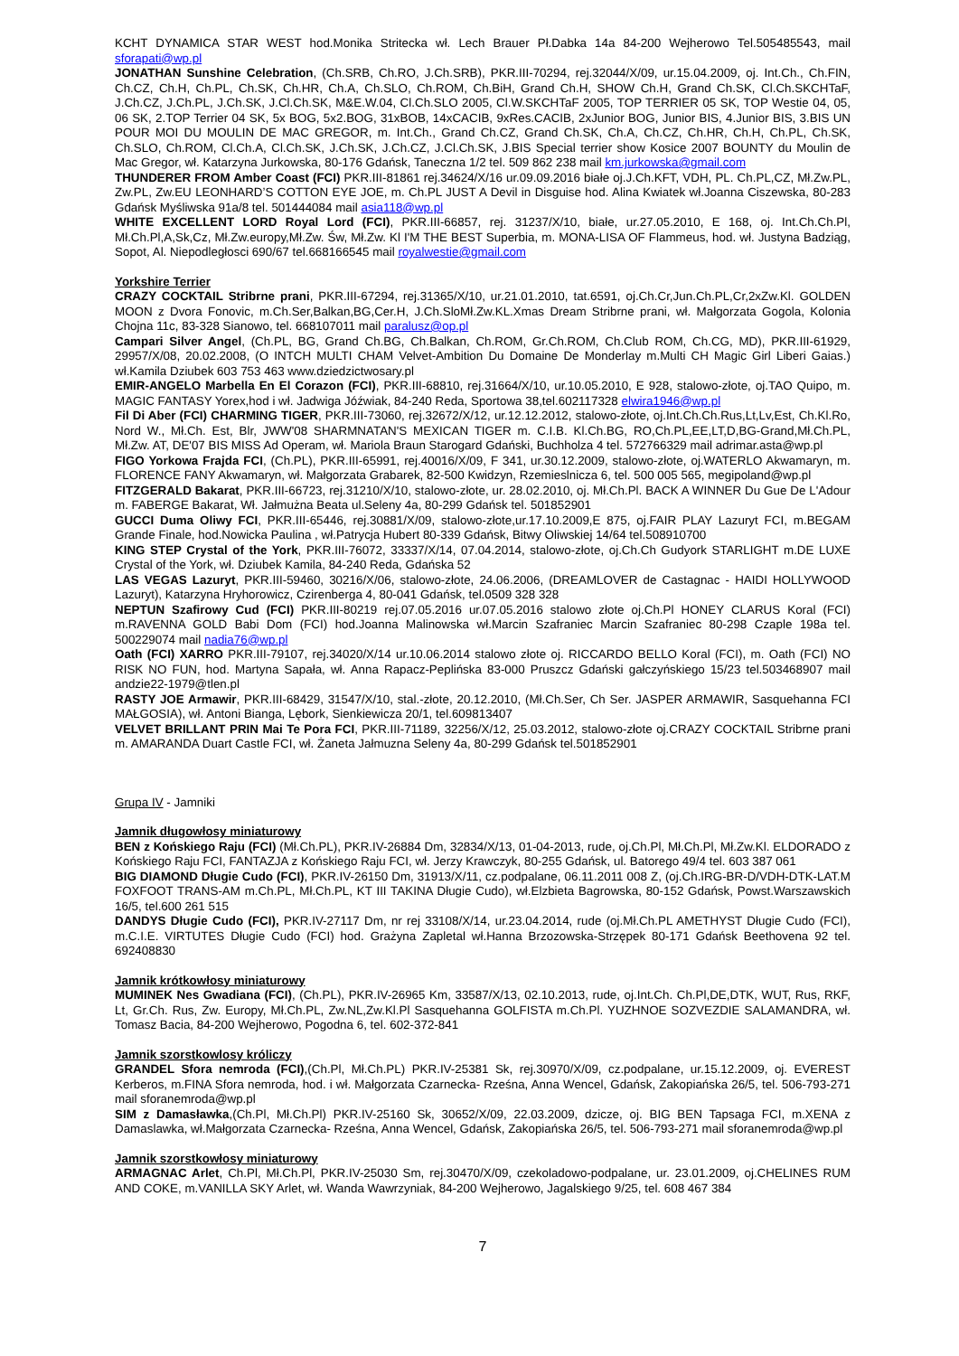KCHT DYNAMICA STAR WEST hod.Monika Stritecka wł. Lech Brauer Pł.Dabka 14a 84-200 Wejherowo Tel.505485543, mail sforapati@wp.pl
JONATHAN Sunshine Celebration, (Ch.SRB, Ch.RO, J.Ch.SRB), PKR.III-70294, rej.32044/X/09, ur.15.04.2009, oj. Int.Ch., Ch.FIN, Ch.CZ, Ch.H, Ch.PL, Ch.SK, Ch.HR, Ch.A, Ch.SLO, Ch.ROM, Ch.BiH, Grand Ch.H, SHOW Ch.H, Grand Ch.SK, Cl.Ch.SKCHTaF, J.Ch.CZ, J.Ch.PL, J.Ch.SK, J.Cl.Ch.SK, M&E.W.04, Cl.Ch.SLO 2005, Cl.W.SKCHTaF 2005, TOP TERRIER 05 SK, TOP Westie 04, 05, 06 SK, 2.TOP Terrier 04 SK, 5x BOG, 5x2.BOG, 31xBOB, 14xCACIB, 9xRes.CACIB, 2xJunior BOG, Junior BIS, 4.Junior BIS, 3.BIS UN POUR MOI DU MOULIN DE MAC GREGOR, m. Int.Ch., Grand Ch.CZ, Grand Ch.SK, Ch.A, Ch.CZ, Ch.HR, Ch.H, Ch.PL, Ch.SK, Ch.SLO, Ch.ROM, Cl.Ch.A, Cl.Ch.SK, J.Ch.SK, J.Ch.CZ, J.Cl.Ch.SK, J.BIS Special terrier show Kosice 2007 BOUNTY du Moulin de Mac Gregor, wł. Katarzyna Jurkowska, 80-176 Gdańsk, Taneczna 1/2 tel. 509 862 238 mail km.jurkowska@gmail.com
THUNDERER FROM Amber Coast (FCI) PKR.III-81861 rej.34624/X/16 ur.09.09.2016 białe oj.J.Ch.KFT, VDH, PL. Ch.PL,CZ, Mł.Zw.PL, Zw.PL, Zw.EU LEONHARD’S COTTON EYE JOE, m. Ch.PL JUST A Devil in Disguise hod. Alina Kwiatek wł.Joanna Ciszewska, 80-283 Gdańsk Myśliwska 91a/8 tel. 501444084 mail asia118@wp.pl
WHITE EXCELLENT LORD Royal Lord (FCI), PKR.III-66857, rej. 31237/X/10, białe, ur.27.05.2010, E 168, oj. Int.Ch.Ch.Pl, Mł.Ch.Pl,A,Sk,Cz, Mł.Zw.europy,Mł.Zw. Św, Mł.Zw. Kl I'M THE BEST Superbia, m. MONA-LISA OF Flammeus, hod. wł. Justyna Badziąg, Sopot, Al. Niepodległosci 690/67 tel.668166545 mail royalwestie@gmail.com
Yorkshire Terrier
CRAZY COCKTAIL Stribrne prani, PKR.III-67294, rej.31365/X/10, ur.21.01.2010, tat.6591, oj.Ch.Cr,Jun.Ch.PL,Cr,2xZw.Kl. GOLDEN MOON z Dvora Fonovic, m.Ch.Ser,Balkan,BG,Cer.H, J.Ch.SloMł.Zw.KL.Xmas Dream Stribrne prani, wł. Małgorzata Gogola, Kolonia Chojna 11c, 83-328 Sianowo, tel. 668107011 mail paralusz@op.pl
Campari Silver Angel, (Ch.PL, BG, Grand Ch.BG, Ch.Balkan, Ch.ROM, Gr.Ch.ROM, Ch.Club ROM, Ch.CG, MD), PKR.III-61929, 29957/X/08, 20.02.2008, (O INTCH MULTI CHAM Velvet-Ambition Du Domaine De Monderlay m.Multi CH Magic Girl Liberi Gaias.) wł.Kamila Dziubek 603 753 463 www.dziedzictwosary.pl
EMIR-ANGELO Marbella En El Corazon (FCI), PKR.III-68810, rej.31664/X/10, ur.10.05.2010, E 928, stalowo-złote, oj.TAO Quipo, m. MAGIC FANTASY Yorex,hod i wł. Jadwiga Jóźwiak, 84-240 Reda, Sportowa 38,tel.602117328 elwira1946@wp.pl
Fil Di Aber (FCI) CHARMING TIGER, PKR.III-73060, rej.32672/X/12, ur.12.12.2012, stalowo-złote, oj.Int.Ch.Ch.Rus,Lt,Lv,Est, Ch.Kl.Ro, Nord W., Mł.Ch. Est, Blr, JWW'08 SHARMNATAN'S MEXICAN TIGER m. C.I.B. Kl.Ch.BG, RO,Ch.PL,EE,LT,D,BG-Grand,Mł.Ch.PL, Mł.Zw. AT, DE'07 BIS MISS Ad Operam, wł. Mariola Braun Starogard Gdański, Buchholza 4 tel. 572766329 mail adrimar.asta@wp.pl
FIGO Yorkowa Frajda FCI, (Ch.PL), PKR.III-65991, rej.40016/X/09, F 341, ur.30.12.2009, stalowo-złote, oj.WATERLO Akwamaryn, m. FLORENCE FANY Akwamaryn, wł. Małgorzata Grabarek, 82-500 Kwidzyn, Rzemieslnicza 6, tel. 500 005 565, megipoland@wp.pl
FITZGERALD Bakarat, PKR.III-66723, rej.31210/X/10, stalowo-złote, ur. 28.02.2010, oj. Mł.Ch.Pl. BACK A WINNER Du Gue De L'Adour m. FABERGE Bakarat, Wł. Jałmużna Beata ul.Seleny 4a, 80-299 Gdańsk tel. 501852901
GUCCI Duma Oliwy FCI, PKR.III-65446, rej.30881/X/09, stalowo-złote,ur.17.10.2009,E 875, oj.FAIR PLAY Lazuryt FCI, m.BEGAM Grande Finale, hod.Nowicka Paulina , wł.Patrycja Hubert 80-339 Gdańsk, Bitwy Oliwskiej 14/64 tel.508910700
KING STEP Crystal of the York, PKR.III-76072, 33337/X/14, 07.04.2014, stalowo-złote, oj.Ch.Ch Gudyork STARLIGHT m.DE LUXE Crystal of the York, wł. Dziubek Kamila, 84-240 Reda, Gdańska 52
LAS VEGAS Lazuryt, PKR.III-59460, 30216/X/06, stalowo-złote, 24.06.2006, (DREAMLOVER de Castagnac - HAIDI HOLLYWOOD Lazuryt), Katarzyna Hryhorowicz, Czirenberga 4, 80-041 Gdańsk, tel.0509 328 328
NEPTUN Szafirowy Cud (FCI) PKR.III-80219 rej.07.05.2016 ur.07.05.2016 stalowo złote oj.Ch.Pl HONEY CLARUS Koral (FCI) m.RAVENNA GOLD Babi Dom (FCI) hod.Joanna Malinowska wł.Marcin Szafraniec Marcin Szafraniec 80-298 Czaple 198a tel. 500229074 mail nadia76@wp.pl
Oath (FCI) XARRO PKR.III-79107, rej.34020/X/14 ur.10.06.2014 stalowo złote oj. RICCARDO BELLO Koral (FCI), m. Oath (FCI) NO RISK NO FUN, hod. Martyna Sapała, wł. Anna Rapacz-Peplińska 83-000 Pruszcz Gdański gałczyńskiego 15/23 tel.503468907 mail andzie22-1979@tlen.pl
RASTY JOE Armawir, PKR.III-68429, 31547/X/10, stal.-złote, 20.12.2010, (Mł.Ch.Ser, Ch Ser. JASPER ARMAWIR, Sasquehanna FCI MAŁGOSIA), wł. Antoni Bianga, Lębork, Sienkiewicza 20/1, tel.609813407
VELVET BRILLANT PRIN Mai Te Pora FCI, PKR.III-71189, 32256/X/12, 25.03.2012, stalowo-złote oj.CRAZY COCKTAIL Stribrne prani m. AMARANDA Duart Castle FCI, wł. Żaneta Jałmuzna Seleny 4a, 80-299 Gdańsk tel.501852901
Grupa IV - Jamniki
Jamnik długowłosy miniaturowy
BEN z Końskiego Raju (FCI) (Mł.Ch.PL), PKR.IV-26884 Dm, 32834/X/13, 01-04-2013, rude, oj.Ch.Pl, Mł.Ch.Pl, Mł.Zw.Kl. ELDORADO z Końskiego Raju FCI, FANTAZJA z Końskiego Raju FCI, wł. Jerzy Krawczyk, 80-255 Gdańsk, ul. Batorego 49/4 tel. 603 387 061
BIG DIAMOND Długie Cudo (FCI), PKR.IV-26150 Dm, 31913/X/11, cz.podpalane, 06.11.2011 008 Z, (oj.Ch.IRG-BR-D/VDH-DTK-LAT.M FOXFOOT TRANS-AM m.Ch.PL, Mł.Ch.PL, KT III TAKINA Długie Cudo), wł.Elzbieta Bagrowska, 80-152 Gdańsk, Powst.Warszawskich 16/5, tel.600 261 515
DANDYS Długie Cudo (FCI), PKR.IV-27117 Dm, nr rej 33108/X/14, ur.23.04.2014, rude (oj.Mł.Ch.PL AMETHYST Długie Cudo (FCI), m.C.I.E. VIRTUTES Długie Cudo (FCI) hod. Grażyna Zapletal wł.Hanna Brzozowska-Strzępek 80-171 Gdańsk Beethovena 92 tel. 692408830
Jamnik krótkowłosy miniaturowy
MUMINEK Nes Gwadiana (FCI), (Ch.PL), PKR.IV-26965 Km, 33587/X/13, 02.10.2013, rude, oj.Int.Ch. Ch.Pl,DE,DTK, WUT, Rus, RKF, Lt, Gr.Ch. Rus, Zw. Europy, Mł.Ch.PL, Zw.NL,Zw.Kl.Pl Sasquehanna GOLFISTA m.Ch.Pl. YUZHNOE SOZVEZDIE SALAMANDRA, wł. Tomasz Bacia, 84-200 Wejherowo, Pogodna 6, tel. 602-372-841
Jamnik szorstkowlosy króliczy
GRANDEL Sfora nemroda (FCI),(Ch.Pl, Mł.Ch.PL) PKR.IV-25381 Sk, rej.30970/X/09, cz.podpalane, ur.15.12.2009, oj. EVEREST Kerberos, m.FINA Sfora nemroda, hod. i wł. Małgorzata Czarnecka- Rześna, Anna Wencel, Gdańsk, Zakopiańska 26/5, tel. 506-793-271 mail sforanemroda@wp.pl
SIM z Damasławka,(Ch.Pl, Mł.Ch.Pl) PKR.IV-25160 Sk, 30652/X/09, 22.03.2009, dzicze, oj. BIG BEN Tapsaga FCI, m.XENA z Damaslawka, wł.Małgorzata Czarnecka- Rześna, Anna Wencel, Gdańsk, Zakopiańska 26/5, tel. 506-793-271 mail sforanemroda@wp.pl
Jamnik szorstkowłosy miniaturowy
ARMAGNAC Arlet, Ch.Pl, Mł.Ch.Pl, PKR.IV-25030 Sm, rej.30470/X/09, czekoladowo-podpalane, ur. 23.01.2009, oj.CHELINES RUM AND COKE, m.VANILLA SKY Arlet, wł. Wanda Wawrzyniak, 84-200 Wejherowo, Jagalskiego 9/25, tel. 608 467 384
7